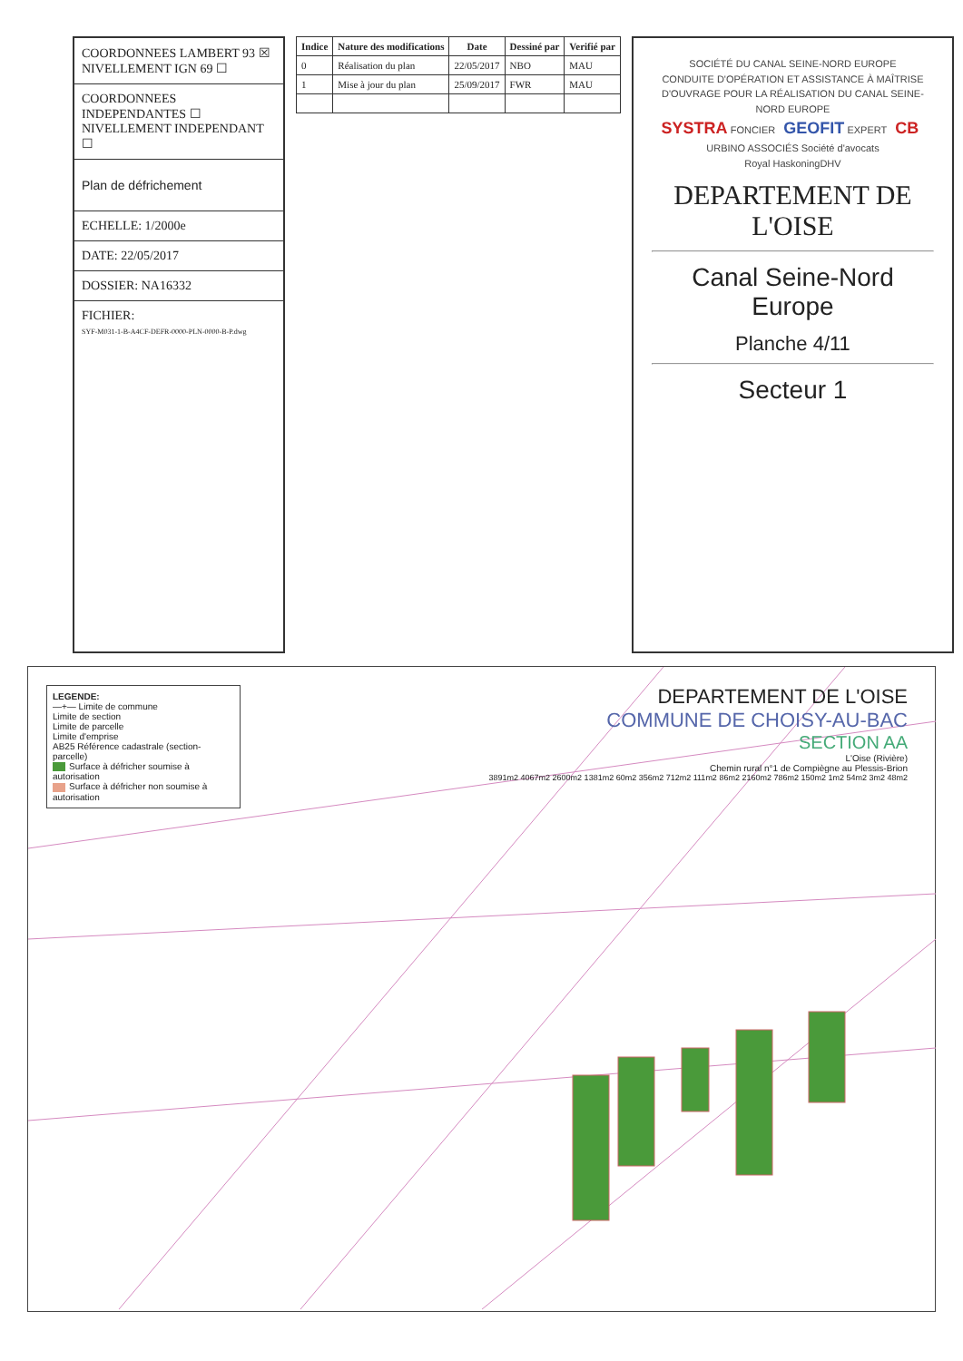COORDONNEES LAMBERT 93 ☒ NIVELLEMENT IGN 69 ☐
COORDONNEES INDEPENDANTES ☐ NIVELLEMENT INDEPENDANT ☐
Plan de défrichement
ECHELLE: 1/2000e
DATE: 22/05/2017
DOSSIER: NA16332
FICHIER:
SYF-M031-1-B-A4CF-DEFR-0000-PLN-0000-B-P.dwg
| Indice | Nature des modifications | Date | Dessiné par | Verifié par |
| --- | --- | --- | --- | --- |
| 0 | Réalisation du plan | 22/05/2017 | NBO | MAU |
| 1 | Mise à jour du plan | 25/09/2017 | FWR | MAU |
SOCIÉTÉ DU CANAL SEINE-NORD EUROPE
CONDUITE D'OPÉRATION ET ASSISTANCE À MAÎTRISE D'OUVRAGE POUR LA RÉALISATION DU CANAL SEINE-NORD EUROPE
SYSTRA FONCIER GEOFIT EXPERT CB URBINO ASSOCIÉS Société d'avocats
Royal HaskoningDHV
DEPARTEMENT DE L'OISE
Canal Seine-Nord Europe
Planche 4/11
Secteur 1
LEGENDE:
—+— Limite de commune
Limite de section
Limite de parcelle
Limite d'emprise
AB25 Référence cadastrale (section-parcelle)
Surface à défricher soumise à autorisation
Surface à défricher non soumise à autorisation
DEPARTEMENT DE L'OISE
COMMUNE DE CHOISY-AU-BAC
SECTION AA
L'Oise (Rivière)
Chemin rural n°1 de Compiègne au Plessis-Brion
3891m2 4067m2 2600m2 1381m2 60m2 356m2 712m2 111m2 86m2 2160m2 786m2 150m2 1m2 54m2 3m2 48m2